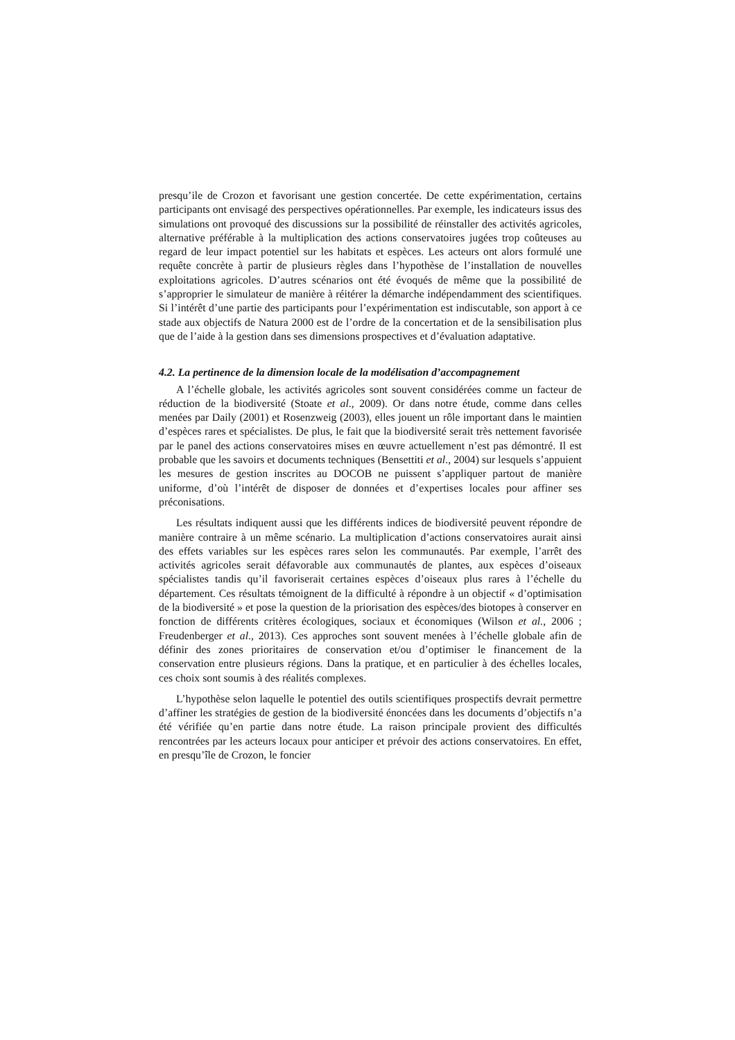presqu’ile de Crozon et favorisant une gestion concertée. De cette expérimentation, certains participants ont envisagé des perspectives opérationnelles. Par exemple, les indicateurs issus des simulations ont provoqué des discussions sur la possibilité de réinstaller des activités agricoles, alternative préférable à la multiplication des actions conservatoires jugées trop coûteuses au regard de leur impact potentiel sur les habitats et espèces. Les acteurs ont alors formulé une requête concrète à partir de plusieurs règles dans l’hypothèse de l’installation de nouvelles exploitations agricoles. D’autres scénarios ont été évoqués de même que la possibilité de s’approprier le simulateur de manière à réitérer la démarche indépendamment des scientifiques. Si l’intérêt d’une partie des participants pour l’expérimentation est indiscutable, son apport à ce stade aux objectifs de Natura 2000 est de l’ordre de la concertation et de la sensibilisation plus que de l’aide à la gestion dans ses dimensions prospectives et d’évaluation adaptative.
4.2. La pertinence de la dimension locale de la modélisation d’accompagnement
A l’échelle globale, les activités agricoles sont souvent considérées comme un facteur de réduction de la biodiversité (Stoate et al., 2009). Or dans notre étude, comme dans celles menées par Daily (2001) et Rosenzweig (2003), elles jouent un rôle important dans le maintien d’espèces rares et spécialistes. De plus, le fait que la biodiversité serait très nettement favorisée par le panel des actions conservatoires mises en œuvre actuellement n’est pas démontré. Il est probable que les savoirs et documents techniques (Bensettiti et al., 2004) sur lesquels s’appuient les mesures de gestion inscrites au DOCOB ne puissent s’appliquer partout de manière uniforme, d’où l’intérêt de disposer de données et d’expertises locales pour affiner ses préconisations.
Les résultats indiquent aussi que les différents indices de biodiversité peuvent répondre de manière contraire à un même scénario. La multiplication d’actions conservatoires aurait ainsi des effets variables sur les espèces rares selon les communautés. Par exemple, l’arrêt des activités agricoles serait défavorable aux communautés de plantes, aux espèces d’oiseaux spécialistes tandis qu’il favoriserait certaines espèces d’oiseaux plus rares à l’échelle du département. Ces résultats témoignent de la difficulté à répondre à un objectif « d’optimisation de la biodiversité » et pose la question de la priorisation des espèces/des biotopes à conserver en fonction de différents critères écologiques, sociaux et économiques (Wilson et al., 2006 ; Freudenberger et al., 2013). Ces approches sont souvent menées à l’échelle globale afin de définir des zones prioritaires de conservation et/ou d’optimiser le financement de la conservation entre plusieurs régions. Dans la pratique, et en particulier à des échelles locales, ces choix sont soumis à des réalités complexes.
L’hypothèse selon laquelle le potentiel des outils scientifiques prospectifs devrait permettre d’affiner les stratégies de gestion de la biodiversité énoncées dans les documents d’objectifs n’a été vérifiée qu’en partie dans notre étude. La raison principale provient des difficultés rencontrées par les acteurs locaux pour anticiper et prévoir des actions conservatoires. En effet, en presqu’île de Crozon, le foncier